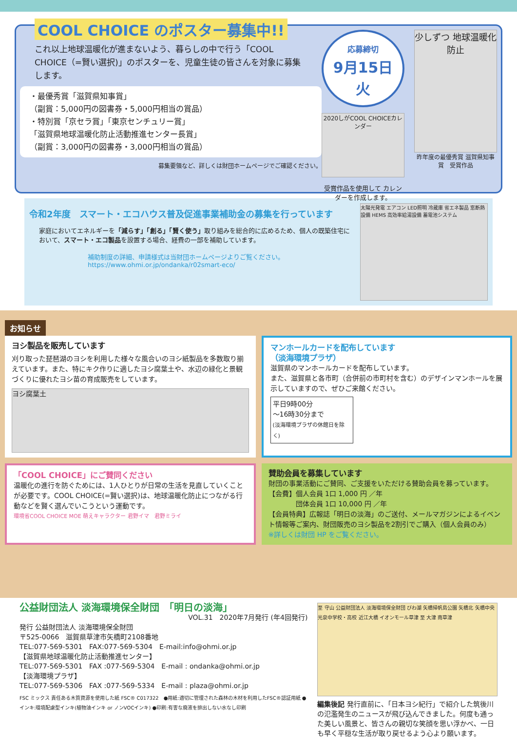COOL CHOICE のポスター募集中!!
これ以上地球温暖化が進まないよう、暮らしの中で行う「COOL CHOICE（=賢い選択)」のポスターを、児童生徒の皆さんを対象に募集します。
・最優秀賞「滋賀県知事賞」
（副賞：5,000円の図書券・5,000円相当の賞品）
・特別賞「京セラ賞」「東京センチュリー賞」
「滋賀県地球温暖化防止活動推進センター長賞」
（副賞：3,000円の図書券・3,000円相当の賞品）
募集要領など、詳しくは財団ホームページでご確認ください。
応募締切
9月15日 火
2020しがCOOL CHOICEカレンダー
受賞作品を使用して カレンダーを作成します。
少しずつ 地球温暖化防止
昨年度の最優秀賞 滋賀県知事賞　受賞作品
令和2年度　スマート・エコハウス普及促進事業補助金の募集を行っています
家庭においてエネルギーを「減らす」「創る」「賢く使う」取り組みを総合的に広めるため、個人の既築住宅において、スマート・エコ製品を設置する場合、経費の一部を補助しています。
補助制度の詳細、申請様式は当財団ホームページよりご覧ください。
https://www.ohmi.or.jp/ondanka/r02smart-eco/
太陽光発電 エアコン LED照明 冷蔵庫 省エネ製品 窓断熱設備 HEMS 高効率給湯設備 蓄電池システム
お知らせ
ヨシ製品を販売しています
刈り取った琵琶湖のヨシを利用した様々な風合いのヨシ紙製品を多数取り揃えています。また、特にキク作りに適したヨシ腐葉土や、水辺の緑化と景観づくりに優れたヨシ苗の育成販売をしています。
ヨシ腐葉土
マンホールカードを配布しています
（淡海環境プラザ）
滋賀県のマンホールカードを配布しています。
また、滋賀県と各市町（合併前の市町村を含む）のデザインマンホールを展示していますので、ぜひご来館ください。
平日9時00分
～16時30分まで
(淡海環境プラザの休館日を除く)
「COOL CHOICE」にご賛同ください
温暖化の進行を防ぐためには、1人ひとりが日常の生活を見直していくことが必要です。COOL CHOICE(=賢い選択)は、地球温暖化防止につながる行動などを賢く選んでいこうという運動です。
環境省COOL CHOICE MOE 萌えキャラクター 君野イマ　君野ミライ
賛助会員を募集しています
財団の事業活動にご賛同、ご支援をいただける賛助会員を募っています。
【会費】個人会員 1口 1,000 円 ／年
　　　　団体会員 1口 10,000 円 ／年
【会員特典】広報誌「明日の淡海」のご送付、メールマガジンによるイベント情報等ご案内、財団販売のヨシ製品を2割引でご購入（個人会員のみ）
※詳しくは財団 HP をご覧ください。
公益財団法人 淡海環境保全財団　「明日の淡海」
VOL.31　2020年7月発行 (年4回発行)
発行 公益財団法人 淡海環境保全財団
〒525-0066　滋賀県草津市矢橋町2108番地
TEL:077-569-5301　FAX:077-569-5304　E-mail:info@ohmi.or.jp
【滋賀県地球温暖化防止活動推進センター】
TEL:077-569-5301　FAX :077-569-5304　E-mail : ondanka@ohmi.or.jp
【淡海環境プラザ】
TEL:077-569-5306　FAX :077-569-5334　E-mail : plaza@ohmi.or.jp
FSC ミックス 責任ある木質資源を使用した紙 FSC® C017322　●用紙:適切に管理された森林の木材を利用したFSC®認証用紙 ●インキ:環境配慮型インキ(植物油インキ or ノンVOCインキ) ●印刷:有害な廃液を排出しない水なし印刷
至 守山 公益財団法人 淡海環境保全財団 びわ湖 矢橋帰帆島公園 矢橋北 矢橋中央 光泉中学校・高校 近江大橋 イオンモール草津 至 大津 南草津
編集後記 発行直前に、「日本ヨシ紀行」で紹介した筑後川の氾濫発生のニュースが飛び込んできました。何度も通った美しい風景と、皆さんの親切な笑顔を思い浮かべ、一日も早く平穏な生活が取り戻せるよう心より願います。